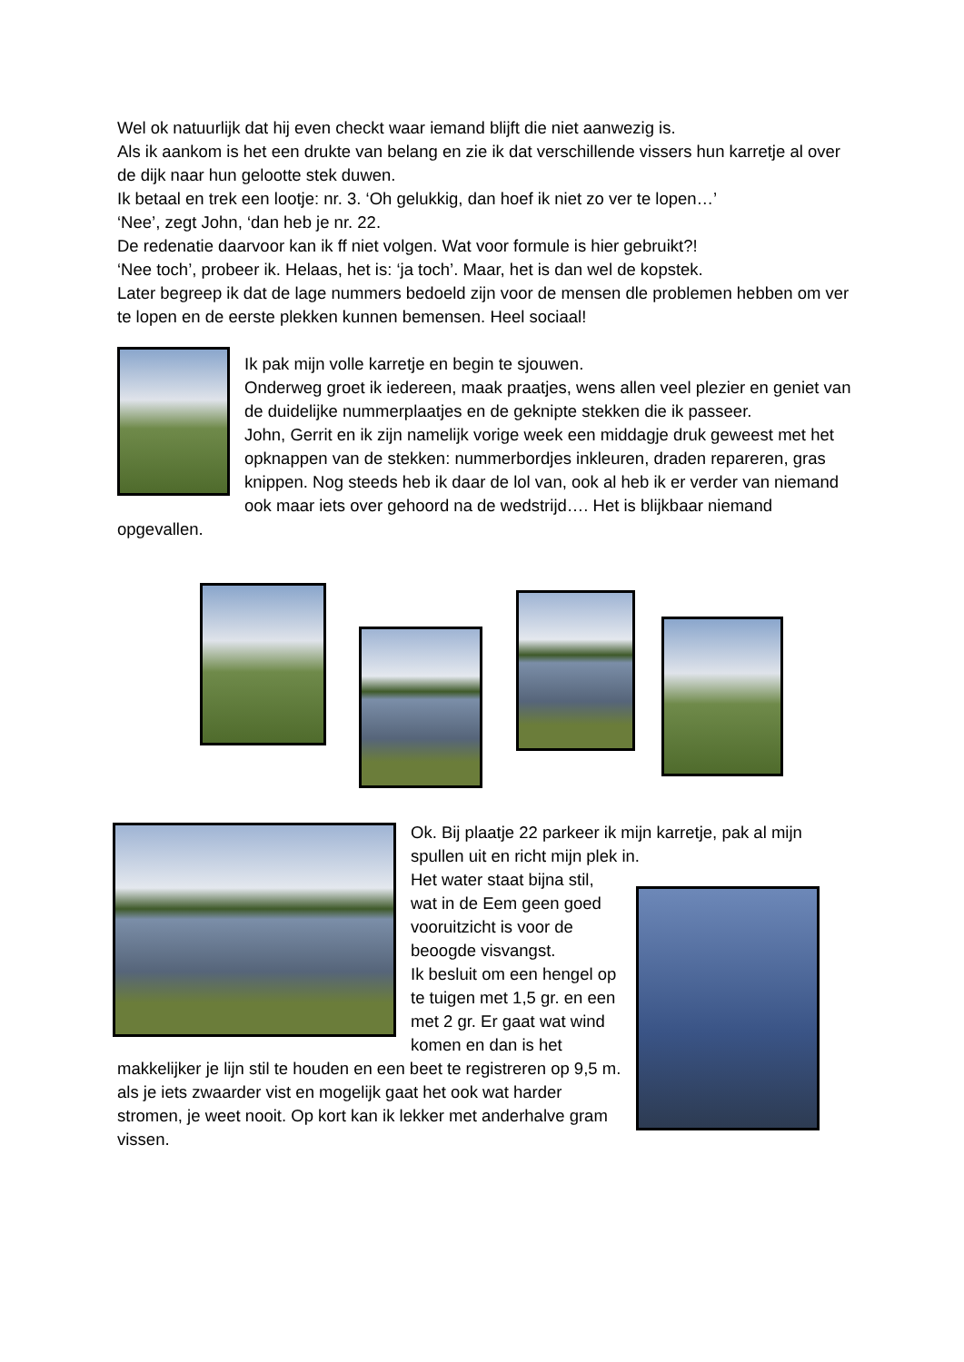Wel ok natuurlijk dat hij even checkt waar iemand blijft die niet aanwezig is.
Als ik aankom is het een drukte van belang en zie ik dat verschillende vissers hun karretje al over de dijk naar hun gelootte stek duwen.
Ik betaal en trek een lootje: nr. 3. ‘Oh gelukkig, dan hoef ik niet zo ver te lopen…’
‘Nee’, zegt John, ‘dan heb je nr. 22.
De redenatie daarvoor kan ik ff niet volgen. Wat voor formule is hier gebruikt?!
‘Nee toch’, probeer ik. Helaas, het is: ‘ja toch’. Maar, het is dan wel de kopstek.
Later begreep ik dat de lage nummers bedoeld zijn voor de mensen dle problemen hebben om ver te lopen en de eerste plekken kunnen bemensen. Heel sociaal!
Ik pak mijn volle karretje en begin te sjouwen.
Onderweg groet ik iedereen, maak praatjes, wens allen veel plezier en geniet van de duidelijke nummerplaatjes en de geknipte stekken die ik passeer.
John, Gerrit en ik zijn namelijk vorige week een middagje druk geweest met het opknappen van de stekken: nummerbordjes inkleuren, draden repareren, gras knippen. Nog steeds heb ik daar de lol van, ook al heb ik er verder van niemand ook maar iets over gehoord na de wedstrijd…. Het is blijkbaar niemand opgevallen.
Ok. Bij plaatje 22 parkeer ik mijn karretje, pak al mijn spullen uit en richt mijn plek in.
Het water staat bijna stil, wat in de Eem geen goed vooruitzicht is voor de beoogde visvangst.
Ik besluit om een hengel op te tuigen met 1,5 gr. en een met 2 gr. Er gaat wat wind komen en dan is het
makkelijker je lijn stil te houden en een beet te registreren op 9,5 m. als je iets zwaarder vist en mogelijk gaat het ook wat harder stromen, je weet nooit. Op kort kan ik lekker met anderhalve gram vissen.